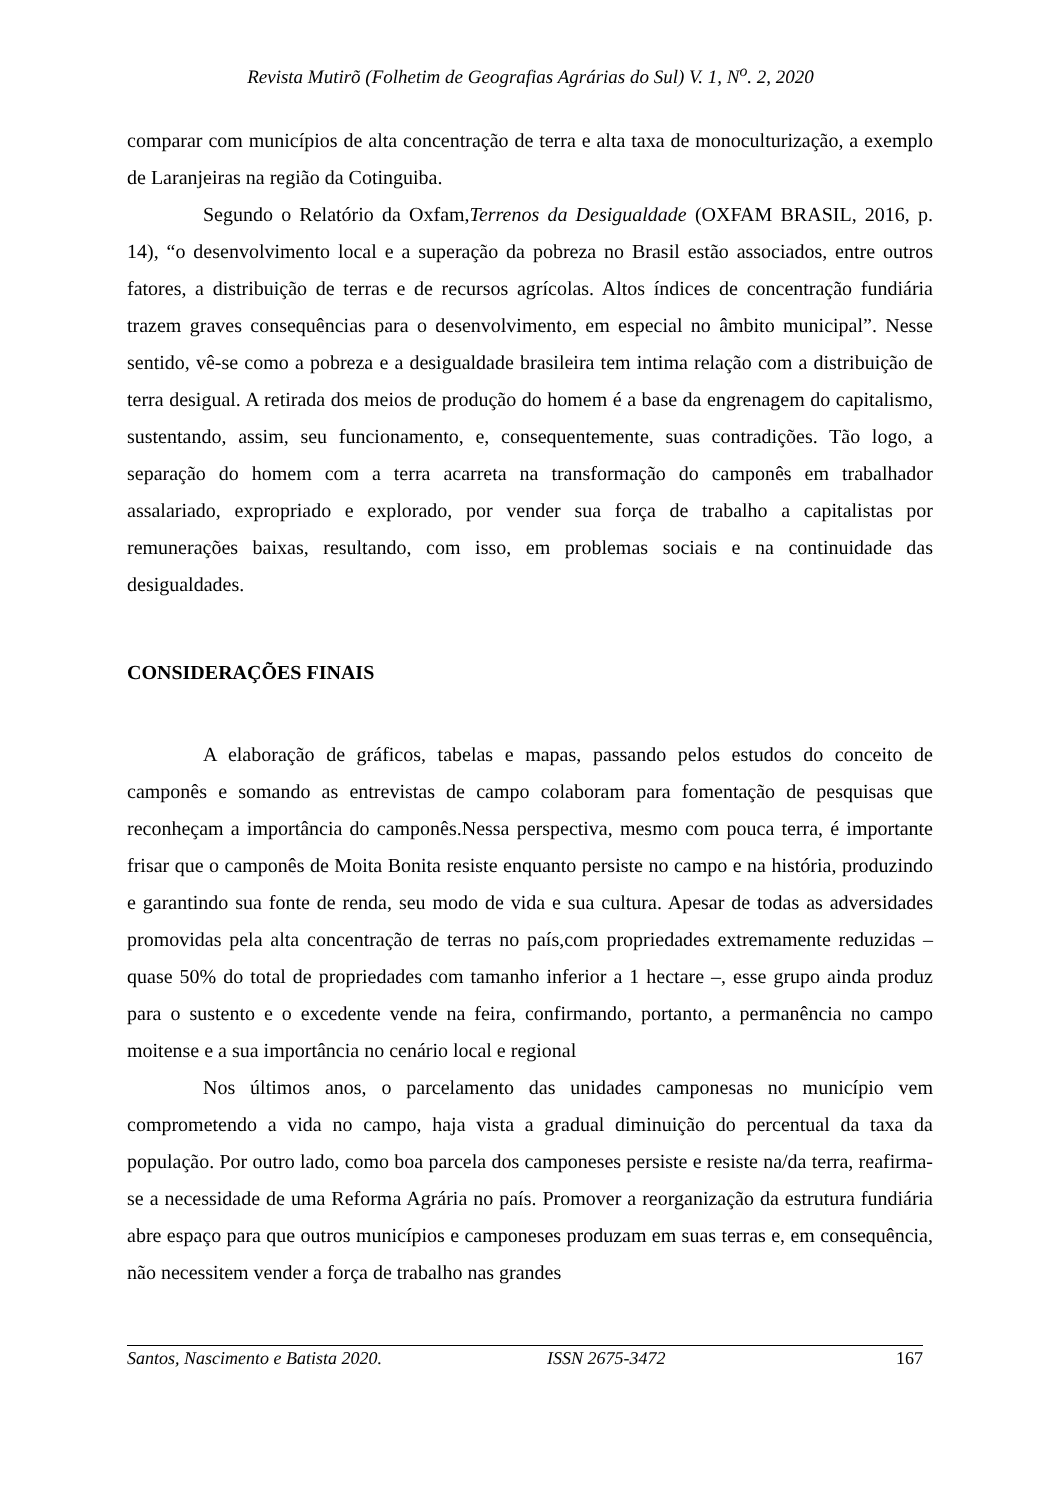Revista Mutirõ (Folhetim de Geografias Agrárias do Sul) V. 1, N<sup>o</sup>. 2, 2020
comparar com municípios de alta concentração de terra e alta taxa de monoculturização, a exemplo de Laranjeiras na região da Cotinguiba.
Segundo o Relatório da Oxfam,Terrenos da Desigualdade (OXFAM BRASIL, 2016, p. 14), “o desenvolvimento local e a superação da pobreza no Brasil estão associados, entre outros fatores, a distribuição de terras e de recursos agrícolas. Altos índices de concentração fundiária trazem graves consequências para o desenvolvimento, em especial no âmbito municipal”. Nesse sentido, vê-se como a pobreza e a desigualdade brasileira tem intima relação com a distribuição de terra desigual. A retirada dos meios de produção do homem é a base da engrenagem do capitalismo, sustentando, assim, seu funcionamento, e, consequentemente, suas contradições. Tão logo, a separação do homem com a terra acarreta na transformação do camponês em trabalhador assalariado, expropriado e explorado, por vender sua força de trabalho a capitalistas por remunerações baixas, resultando, com isso, em problemas sociais e na continuidade das desigualdades.
CONSIDERAÇÕES FINAIS
A elaboração de gráficos, tabelas e mapas, passando pelos estudos do conceito de camponês e somando as entrevistas de campo colaboram para fomentação de pesquisas que reconheçam a importância do camponês.Nessa perspectiva, mesmo com pouca terra, é importante frisar que o camponês de Moita Bonita resiste enquanto persiste no campo e na história, produzindo e garantindo sua fonte de renda, seu modo de vida e sua cultura. Apesar de todas as adversidades promovidas pela alta concentração de terras no país,com propriedades extremamente reduzidas – quase 50% do total de propriedades com tamanho inferior a 1 hectare –, esse grupo ainda produz para o sustento e o excedente vende na feira, confirmando, portanto, a permanência no campo moitense e a sua importância no cenário local e regional
Nos últimos anos, o parcelamento das unidades camponesas no município vem comprometendo a vida no campo, haja vista a gradual diminuição do percentual da taxa da população. Por outro lado, como boa parcela dos camponeses persiste e resiste na/da terra, reafirma-se a necessidade de uma Reforma Agrária no país. Promover a reorganização da estrutura fundiária abre espaço para que outros municípios e camponeses produzam em suas terras e, em consequência, não necessitem vender a força de trabalho nas grandes
Santos, Nascimento e Batista 2020. ISSN 2675-3472 167